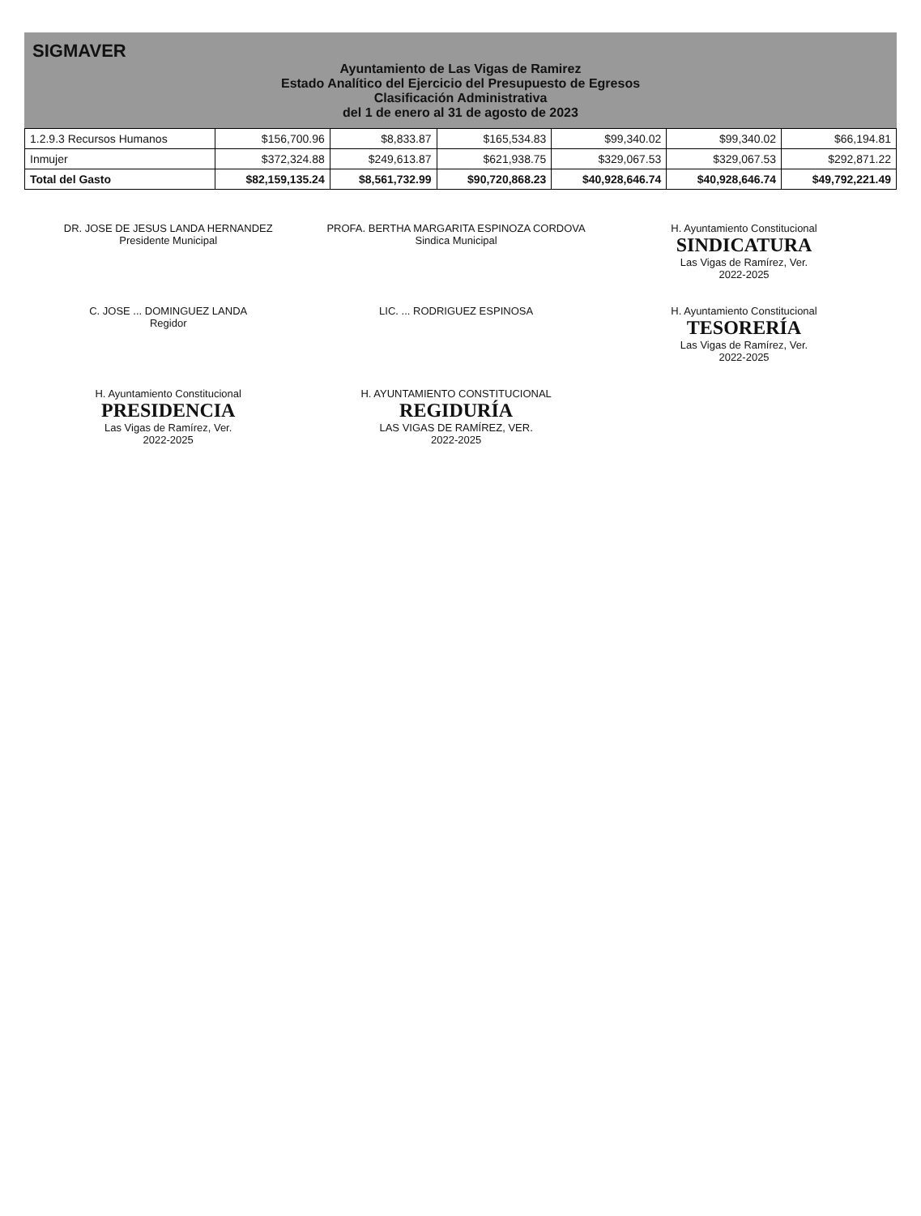SIGMAVER
Ayuntamiento de Las Vigas de Ramirez
Estado Analítico del Ejercicio del Presupuesto de Egresos
Clasificación Administrativa
del 1 de enero al 31 de agosto de 2023
| 1.2.9.3 Recursos Humanos | $156,700.96 | $8,833.87 | $165,534.83 | $99,340.02 | $99,340.02 | $66,194.81 |
| Inmujer | $372,324.88 | $249,613.87 | $621,938.75 | $329,067.53 | $329,067.53 | $292,871.22 |
| Total del Gasto | $82,159,135.24 | $8,561,732.99 | $90,720,868.23 | $40,928,646.74 | $40,928,646.74 | $49,792,221.49 |
DR. JOSE DE JESUS LANDA HERNANDEZ
Presidente Municipal
PROFA. BERTHA MARGARITA ESPINOZA CORDOVA
Sindica Municipal
H. Ayuntamiento Constitucional
SINDICATURA
Las Vigas de Ramírez, Ver.
2022-2025
C. JOSE ... DOMINGUEZ LANDA
Regidor
LIC. ... RODRIGUEZ ESPINOSA
H. Ayuntamiento Constitucional
TESORERÍA
Las Vigas de Ramírez, Ver.
2022-2025
H. Ayuntamiento Constitucional
PRESIDENCIA
Las Vigas de Ramírez, Ver.
2022-2025
H. AYUNTAMIENTO CONSTITUCIONAL
REGIDURÍA
LAS VIGAS DE RAMÍREZ, VER.
2022-2025